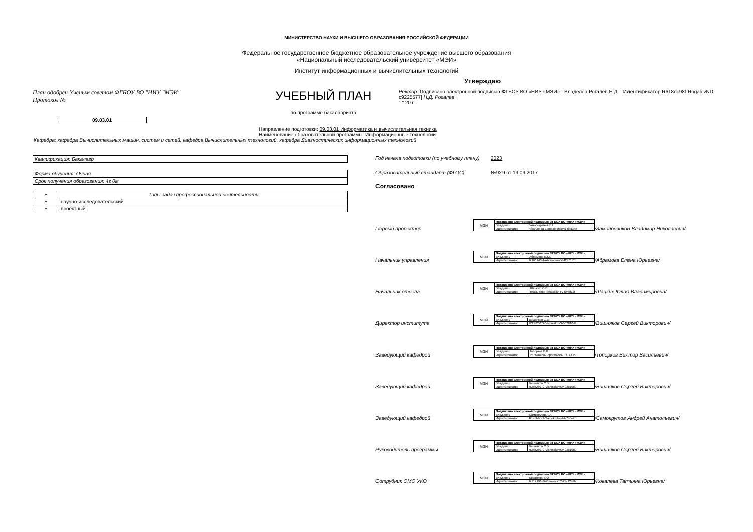МИНИСТЕРСТВО НАУКИ И ВЫСШЕГО ОБРАЗОВАНИЯ РОССИЙСКОЙ ФЕДЕРАЦИИ
Федеральное государственное бюджетное образовательное учреждение высшего образования
«Национальный исследовательский университет «МЭИ»
Институт информационных и вычислительных технологий
Утверждаю
План одобрен Ученым советом ФГБОУ ВО "НИУ "МЭИ"
Протокол №
09.03.01
УЧЕБНЫЙ ПЛАН
по программе бакалавриата
Ректор [Подписано электронной подписью ФГБОУ ВО «НИУ «МЭИ» · Владелец Рогалев Н.Д. · Идентификатор R618dc98f-RogalevND-c9225577] Н.Д. Рогалев
" " 20 г.
Направление подготовки: 09.03.01 Информатика и вычислительная техника
Наименование образовательной программы: Информационные технологии
Кафедра: кафедра Вычислительных машин, систем и сетей, кафедра Вычислительных технологий, кафедра Диагностических информационных технологий
| Квалификация: Бакалавр |
| Форма обучения: Очная |
| Срок получения образования: 4г 0м |
| + | Типы задач профессиональной деятельности |
| + | научно-исследовательский |
| + | проектный |
Год начала подготовки (по учебному плану) 2023
Образовательный стандарт (ФГОС) №929 от 19.09.2017
Согласовано
Первый проректор
МЭИ
| Подписано электронной подписью ФГБОУ ВО «НИУ «МЭИ» | |
| Владелец | Замолодчиков В.Н. |
| Идентификатор | R8c700dda-ZamolodchikVN-ded34e |
/Замолодчиков Владимир Николаевич/
Начальник управления
МЭИ
| Подписано электронной подписью ФГБОУ ВО «НИУ «МЭИ» | |
| Владелец | Абрамова Е.Ю. |
| Идентификатор | R1661d0f4-AbramovaYY-42471f61 |
/Абрамова Елена Юрьевна/
Начальник отдела
МЭИ
| Подписано электронной подписью ФГБОУ ВО «НИУ «МЭИ» | |
| Владелец | Шацких Ю.В. |
| Идентификатор | R6ca75b8e-ShatskikhYV-f045f12f |
/Шацких Юлия Владимировна/
Директор института
МЭИ
| Подписано электронной подписью ФГБОУ ВО «НИУ «МЭИ» | |
| Владелец | Вишняков С.В. |
| Идентификатор | R35b26072-VishniakovSV-02810d9 |
/Вишняков Сергей Викторович/
Заведующий кафедрой
МЭИ
| Подписано электронной подписью ФГБОУ ВО «НИУ «МЭИ» | |
| Владелец | Топорков В.В. |
| Идентификатор | Rc76a6458-ToporkovVV-1f71a135 |
/Топорков Виктор Васильевич/
Заведующий кафедрой
МЭИ
| Подписано электронной подписью ФГБОУ ВО «НИУ «МЭИ» | |
| Владелец | Вишняков С.В. |
| Идентификатор | R35b26072-VishniakovSV-02810d9 |
/Вишняков Сергей Викторович/
Заведующий кафедрой
МЭИ
| Подписано электронной подписью ФГБОУ ВО «НИУ «МЭИ» | |
| Владелец | Самокрутов А.А. |
| Идентификатор | R145b9cc2-SamokrutovAA-7b5e7d |
/Самокрутов Андрей Анатольевич/
Руководитель программы
МЭИ
| Подписано электронной подписью ФГБОУ ВО «НИУ «МЭИ» | |
| Владелец | Вишняков С.В. |
| Идентификатор | R35b26072-VishniakovSV-02810d9 |
/Вишняков Сергей Викторович/
Сотрудник ОМО УКО
МЭИ
| Подписано электронной подписью ФГБОУ ВО «НИУ «МЭИ» | |
| Владелец | Ковалева Т.Ю. |
| Идентификатор | R717191e9-KovalevaTY-25c12b9b |
/Ковалева Татьяна Юрьевна/